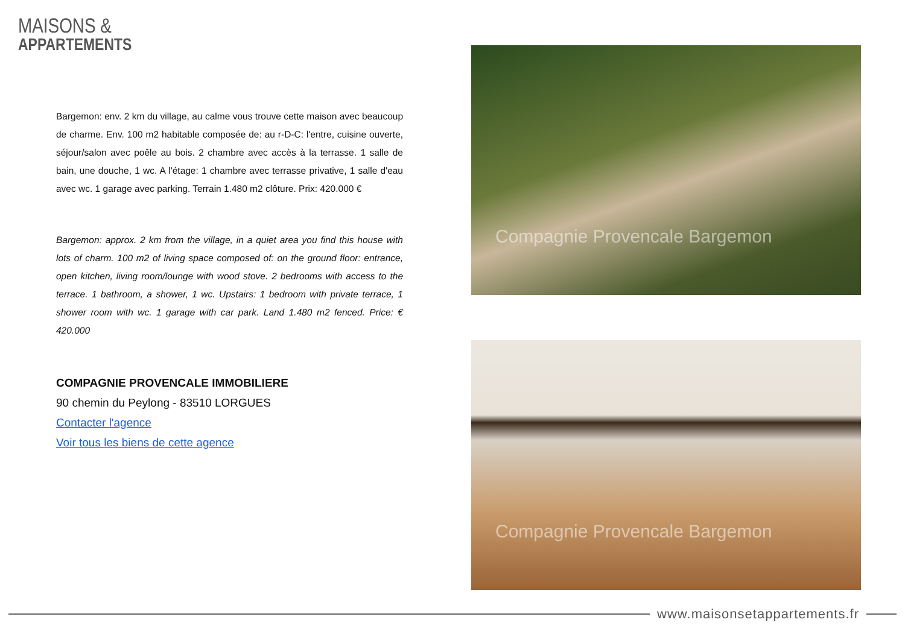MAISONS &
APPARTEMENTS
Bargemon: env. 2 km du village, au calme vous trouve cette maison avec beaucoup de charme. Env. 100 m2 habitable composée de: au r-D-C: l'entre, cuisine ouverte, séjour/salon avec poêle au bois. 2 chambre avec accès à la terrasse. 1 salle de bain, une douche, 1 wc. A l'étage: 1 chambre avec terrasse privative, 1 salle d'eau avec wc. 1 garage avec parking. Terrain 1.480 m2 clôture. Prix: 420.000 €
Bargemon: approx. 2 km from the village, in a quiet area you find this house with lots of charm. 100 m2 of living space composed of: on the ground floor: entrance, open kitchen, living room/lounge with wood stove. 2 bedrooms with access to the terrace. 1 bathroom, a shower, 1 wc. Upstairs: 1 bedroom with private terrace, 1 shower room with wc. 1 garage with car park. Land 1.480 m2 fenced. Price: € 420.000
COMPAGNIE PROVENCALE IMMOBILIERE
90 chemin du Peylong - 83510 LORGUES
Contacter l'agence
Voir tous les biens de cette agence
Compagnie Provencale Bargemon
Compagnie Provencale Bargemon
www.maisonsetappartements.fr